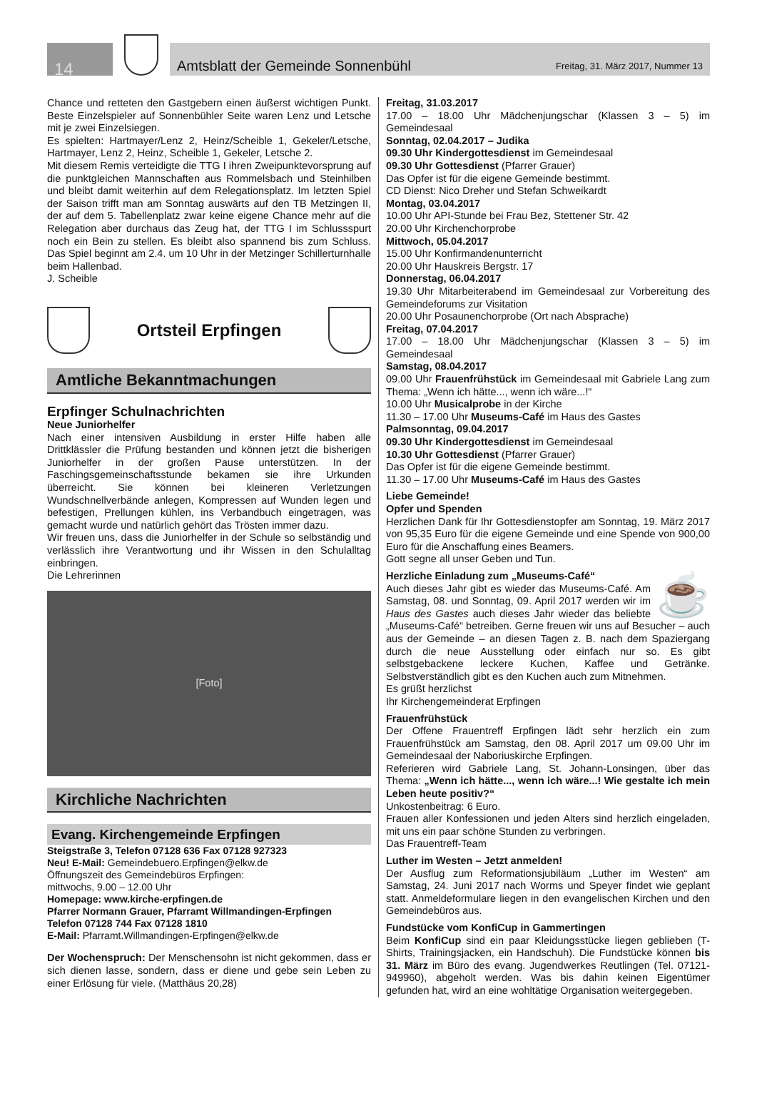14
Amtsblatt der Gemeinde Sonnenbühl Freitag, 31. März 2017, Nummer 13
Chance und retteten den Gastgebern einen äußerst wichtigen Punkt. Beste Einzelspieler auf Sonnenbühler Seite waren Lenz und Letsche mit je zwei Einzelsiegen.
Es spielten: Hartmayer/Lenz 2, Heinz/Scheible 1, Gekeler/Letsche, Hartmayer, Lenz 2, Heinz, Scheible 1, Gekeler, Letsche 2.
Mit diesem Remis verteidigte die TTG I ihren Zweipunktevorsprung auf die punktgleichen Mannschaften aus Rommelsbach und Steinhilben und bleibt damit weiterhin auf dem Relegationsplatz. Im letzten Spiel der Saison trifft man am Sonntag auswärts auf den TB Metzingen II, der auf dem 5. Tabellenplatz zwar keine eigene Chance mehr auf die Relegation aber durchaus das Zeug hat, der TTG I im Schlussspurt noch ein Bein zu stellen. Es bleibt also spannend bis zum Schluss. Das Spiel beginnt am 2.4. um 10 Uhr in der Metzinger Schillerturnhalle beim Hallenbad.
J. Scheible
Ortsteil Erpfingen
Amtliche Bekanntmachungen
Erpfinger Schulnachrichten
Neue Juniorhelfer
Nach einer intensiven Ausbildung in erster Hilfe haben alle Drittklässler die Prüfung bestanden und können jetzt die bisherigen Juniorhelfer in der großen Pause unterstützen. In der Faschingsgemeinschaftsstunde bekamen sie ihre Urkunden überreicht. Sie können bei kleineren Verletzungen Wundschnellverbände anlegen, Kompressen auf Wunden legen und befestigen, Prellungen kühlen, ins Verbandbuch eingetragen, was gemacht wurde und natürlich gehört das Trösten immer dazu.
Wir freuen uns, dass die Juniorhelfer in der Schule so selbständig und verlässlich ihre Verantwortung und ihr Wissen in den Schulalltag einbringen.
Die Lehrerinnen
[Foto]
Kirchliche Nachrichten
Evang. Kirchengemeinde Erpfingen
Steigstraße 3, Telefon 07128 636 Fax 07128 927323
Neu! E-Mail: Gemeindebuero.Erpfingen@elkw.de
Öffnungszeit des Gemeindebüros Erpfingen:
mittwochs, 9.00 – 12.00 Uhr
Homepage: www.kirche-erpfingen.de
Pfarrer Normann Grauer, Pfarramt Willmandingen-Erpfingen
Telefon 07128 744 Fax 07128 1810
E-Mail: Pfarramt.Willmandingen-Erpfingen@elkw.de
Der Wochenspruch: Der Menschensohn ist nicht gekommen, dass er sich dienen lasse, sondern, dass er diene und gebe sein Leben zu einer Erlösung für viele. (Matthäus 20,28)
Freitag, 31.03.2017
17.00 – 18.00 Uhr Mädchenjungschar (Klassen 3 – 5) im Gemeindesaal
Sonntag, 02.04.2017 – Judika
09.30 Uhr Kindergottesdienst im Gemeindesaal
09.30 Uhr Gottesdienst (Pfarrer Grauer)
Das Opfer ist für die eigene Gemeinde bestimmt.
CD Dienst: Nico Dreher und Stefan Schweikardt
Montag, 03.04.2017
10.00 Uhr API-Stunde bei Frau Bez, Stettener Str. 42
20.00 Uhr Kirchenchorprobe
Mittwoch, 05.04.2017
15.00 Uhr Konfirmandenunterricht
20.00 Uhr Hauskreis Bergstr. 17
Donnerstag, 06.04.2017
19.30 Uhr Mitarbeiterabend im Gemeindesaal zur Vorbereitung des Gemeindeforums zur Visitation
20.00 Uhr Posaunenchorprobe (Ort nach Absprache)
Freitag, 07.04.2017
17.00 – 18.00 Uhr Mädchenjungschar (Klassen 3 – 5) im Gemeindesaal
Samstag, 08.04.2017
09.00 Uhr Frauenfrühstück im Gemeindesaal mit Gabriele Lang zum Thema: „Wenn ich hätte..., wenn ich wäre...!“
10.00 Uhr Musicalprobe in der Kirche
11.30 – 17.00 Uhr Museums-Café im Haus des Gastes
Palmsonntag, 09.04.2017
09.30 Uhr Kindergottesdienst im Gemeindesaal
10.30 Uhr Gottesdienst (Pfarrer Grauer)
Das Opfer ist für die eigene Gemeinde bestimmt.
11.30 – 17.00 Uhr Museums-Café im Haus des Gastes
Liebe Gemeinde!
Opfer und Spenden
Herzlichen Dank für Ihr Gottesdienstopfer am Sonntag, 19. März 2017 von 95,35 Euro für die eigene Gemeinde und eine Spende von 900,00 Euro für die Anschaffung eines Beamers.
Gott segne all unser Geben und Tun.
☕ Herzliche Einladung zum „Museums-Café“
Auch dieses Jahr gibt es wieder das Museums-Café. Am Samstag, 08. und Sonntag, 09. April 2017 werden wir im Haus des Gastes auch dieses Jahr wieder das beliebte „Museums-Café“ betreiben. Gerne freuen wir uns auf Besucher – auch aus der Gemeinde – an diesen Tagen z. B. nach dem Spaziergang durch die neue Ausstellung oder einfach nur so. Es gibt selbstgebackene leckere Kuchen, Kaffee und Getränke. Selbstverständlich gibt es den Kuchen auch zum Mitnehmen.
Es grüßt herzlichst
Ihr Kirchengemeinderat Erpfingen
Frauenfrühstück
Der Offene Frauentreff Erpfingen lädt sehr herzlich ein zum Frauenfrühstück am Samstag, den 08. April 2017 um 09.00 Uhr im Gemeindesaal der Naboriuskirche Erpfingen.
Referieren wird Gabriele Lang, St. Johann-Lonsingen, über das Thema: „Wenn ich hätte..., wenn ich wäre...! Wie gestalte ich mein Leben heute positiv?“
Unkostenbeitrag: 6 Euro.
Frauen aller Konfessionen und jeden Alters sind herzlich eingeladen, mit uns ein paar schöne Stunden zu verbringen.
Das Frauentreff-Team
Luther im Westen – Jetzt anmelden!
Der Ausflug zum Reformationsjubiläum „Luther im Westen“ am Samstag, 24. Juni 2017 nach Worms und Speyer findet wie geplant statt. Anmeldeformulare liegen in den evangelischen Kirchen und den Gemeindebüros aus.
Fundstücke vom KonfiCup in Gammertingen
Beim KonfiCup sind ein paar Kleidungsstücke liegen geblieben (T-Shirts, Trainingsjacken, ein Handschuh). Die Fundstücke können bis 31. März im Büro des evang. Jugendwerkes Reutlingen (Tel. 07121-949960), abgeholt werden. Was bis dahin keinen Eigentümer gefunden hat, wird an eine wohltätige Organisation weitergegeben.